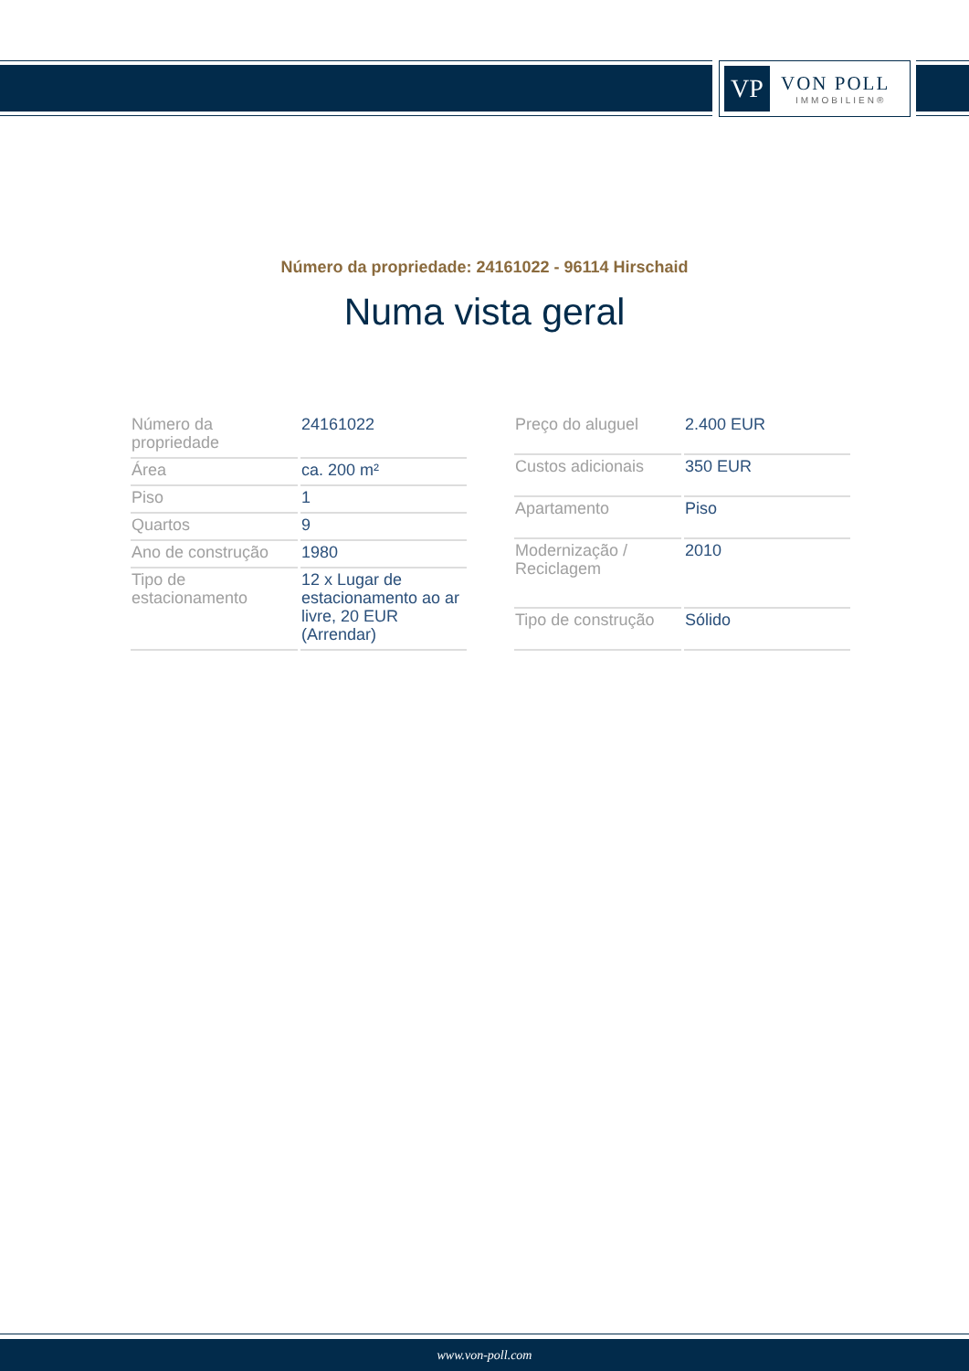VP
VON POLL
IMMOBILIEN®
Número da propriedade: 24161022 - 96114 Hirschaid
Numa vista geral
| Número da propriedade | 24161022 |
| Área | ca. 200 m² |
| Piso | 1 |
| Quartos | 9 |
| Ano de construção | 1980 |
| Tipo de estacionamento | 12 x Lugar de estacionamento ao ar livre, 20 EUR (Arrendar) |
| Preço do aluguel | 2.400 EUR |
| Custos adicionais | 350 EUR |
| Apartamento | Piso |
| Modernização / Reciclagem | 2010 |
| Tipo de construção | Sólido |
www.von-poll.com